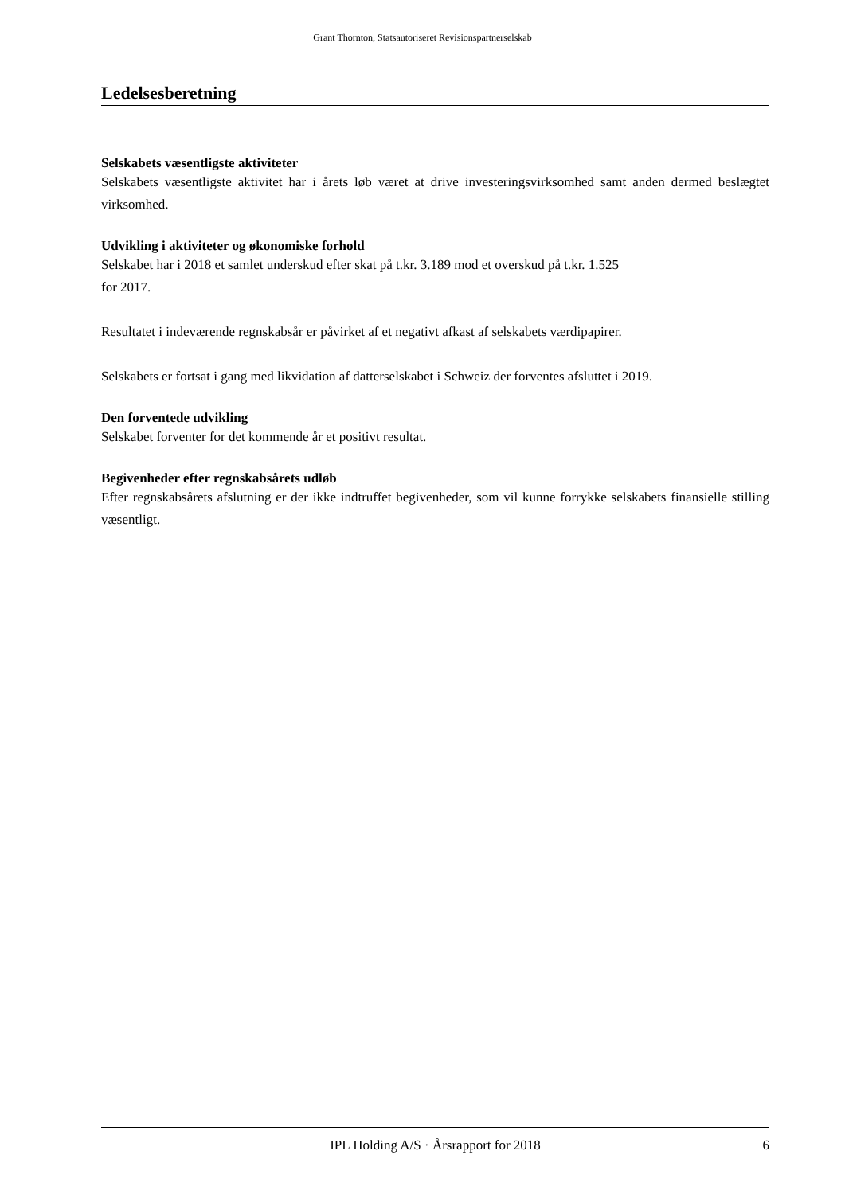Grant Thornton, Statsautoriseret Revisionspartnerselskab
Ledelsesberetning
Selskabets væsentligste aktiviteter
Selskabets væsentligste aktivitet har i årets løb været at drive investeringsvirksomhed samt anden dermed beslægtet virksomhed.
Udvikling i aktiviteter og økonomiske forhold
Selskabet har i 2018 et samlet underskud efter skat på t.kr. 3.189 mod et overskud på t.kr. 1.525
for 2017.
Resultatet i indeværende regnskabsår er påvirket af et negativt afkast af selskabets værdipapirer.
Selskabets er fortsat i gang med likvidation af datterselskabet i Schweiz der forventes afsluttet i 2019.
Den forventede udvikling
Selskabet forventer for det kommende år et positivt resultat.
Begivenheder efter regnskabsårets udløb
Efter regnskabsårets afslutning er der ikke indtruffet begivenheder, som vil kunne forrykke selskabets finansielle stilling væsentligt.
IPL Holding A/S · Årsrapport for 2018 6